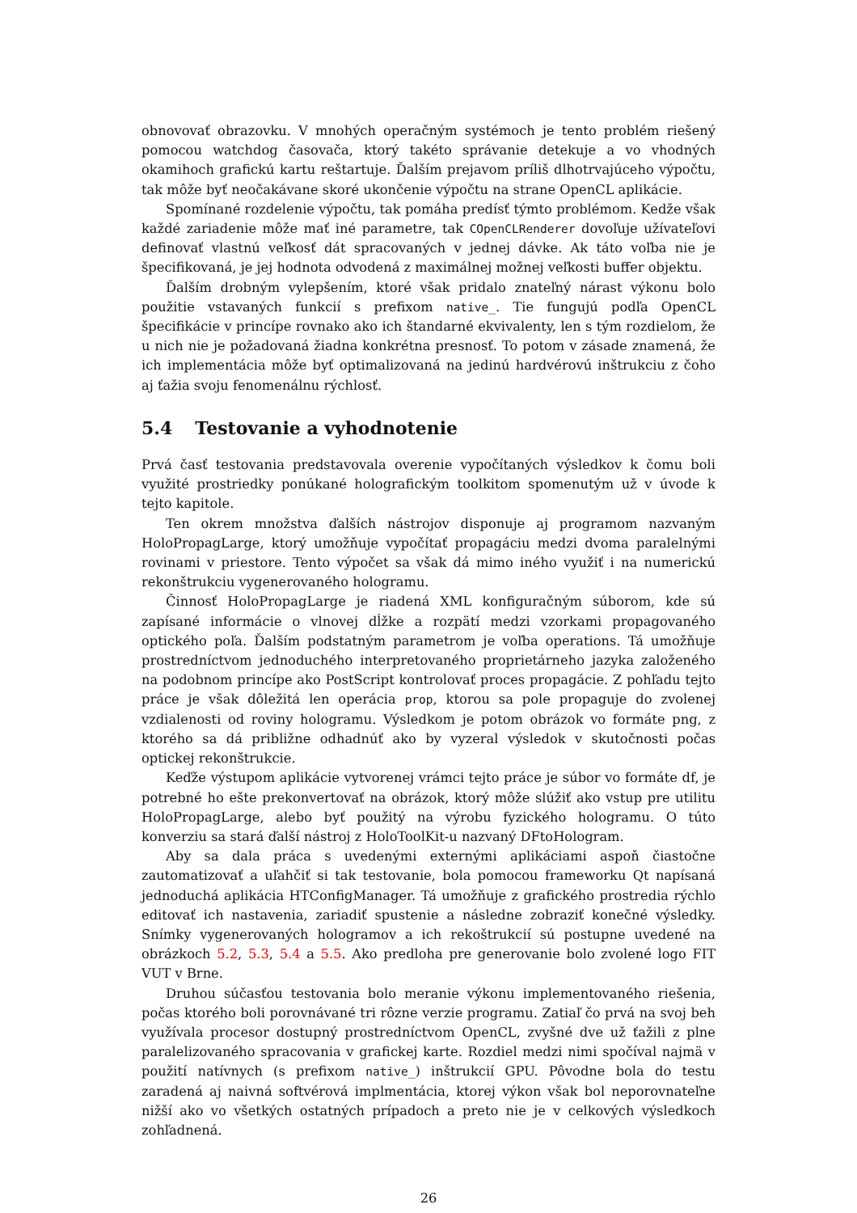obnovovať obrazovku. V mnohých operačným systémoch je tento problém riešený pomocou watchdog časovača, ktorý takéto správanie detekuje a vo vhodných okamihoch grafickú kartu reštartuje. Ďalším prejavom príliš dlhotrvajúceho výpočtu, tak môže byť neočakávane skoré ukončenie výpočtu na strane OpenCL aplikácie.
Spomínané rozdelenie výpočtu, tak pomáha predísť týmto problémom. Kedže však každé zariadenie môže mať iné parametre, tak COpenCLRenderer dovoľuje užívateľovi definovať vlastnú veľkosť dát spracovaných v jednej dávke. Ak táto voľba nie je špecifikovaná, je jej hodnota odvodená z maximálnej možnej veľkosti buffer objektu.
Ďalším drobným vylepšením, ktoré však pridalo znateľný nárast výkonu bolo použitie vstavaných funkcií s prefixom native_. Tie fungujú podľa OpenCL špecifikácie v princípe rovnako ako ich štandarné ekvivalenty, len s tým rozdielom, že u nich nie je požadovaná žiadna konkrétna presnosť. To potom v zásade znamená, že ich implementácia môže byť optimalizovaná na jedinú hardvérovú inštrukciu z čoho aj ťažia svoju fenomenálnu rýchlosť.
5.4 Testovanie a vyhodnotenie
Prvá časť testovania predstavovala overenie vypočítaných výsledkov k čomu boli využité prostriedky ponúkané holografickým toolkitom spomenutým už v úvode k tejto kapitole.
Ten okrem množstva ďalších nástrojov disponuje aj programom nazvaným HoloPropagLarge, ktorý umožňuje vypočítať propagáciu medzi dvoma paralelnými rovinami v priestore. Tento výpočet sa však dá mimo iného využiť i na numerickú rekonštrukciu vygenerovaného hologramu.
Činnosť HoloPropagLarge je riadená XML konfiguračným súborom, kde sú zapísané informácie o vlnovej dĺžke a rozpätí medzi vzorkami propagovaného optického poľa. Ďalším podstatným parametrom je voľba operations. Tá umožňuje prostredníctvom jednoduchého interpretovaného proprietárneho jazyka založeného na podobnom princípe ako PostScript kontrolovať proces propagácie. Z pohľadu tejto práce je však dôležitá len operácia prop, ktorou sa pole propaguje do zvolenej vzdialenosti od roviny hologramu. Výsledkom je potom obrázok vo formáte png, z ktorého sa dá približne odhadnúť ako by vyzeral výsledok v skutočnosti počas optickej rekonštrukcie.
Keďže výstupom aplikácie vytvorenej vrámci tejto práce je súbor vo formáte df, je potrebné ho ešte prekonvertovať na obrázok, ktorý môže slúžiť ako vstup pre utilitu HoloPropagLarge, alebo byť použitý na výrobu fyzického hologramu. O túto konverziu sa stará ďalší nástroj z HoloToolKit-u nazvaný DFtoHologram.
Aby sa dala práca s uvedenými externými aplikáciami aspoň čiastočne zautomatizovať a uľahčiť si tak testovanie, bola pomocou frameworku Qt napísaná jednoduchá aplikácia HTConfigManager. Tá umožňuje z grafického prostredia rýchlo editovať ich nastavenia, zariadiť spustenie a následne zobraziť konečné výsledky. Snímky vygenerovaných hologramov a ich rekoštrukcií sú postupne uvedené na obrázkoch 5.2, 5.3, 5.4 a 5.5. Ako predloha pre generovanie bolo zvolené logo FIT VUT v Brne.
Druhou súčasťou testovania bolo meranie výkonu implementovaného riešenia, počas ktorého boli porovnávané tri rôzne verzie programu. Zatiaľ čo prvá na svoj beh využívala procesor dostupný prostredníctvom OpenCL, zvyšné dve už ťažili z plne paralelizovaného spracovania v grafickej karte. Rozdiel medzi nimi spočíval najmä v použití natívnych (s prefixom native_) inštrukcií GPU. Pôvodne bola do testu zaradená aj naivná softvérová implmentácia, ktorej výkon však bol neporovnateľne nižší ako vo všetkých ostatných prípadoch a preto nie je v celkových výsledkoch zohľadnená.
26